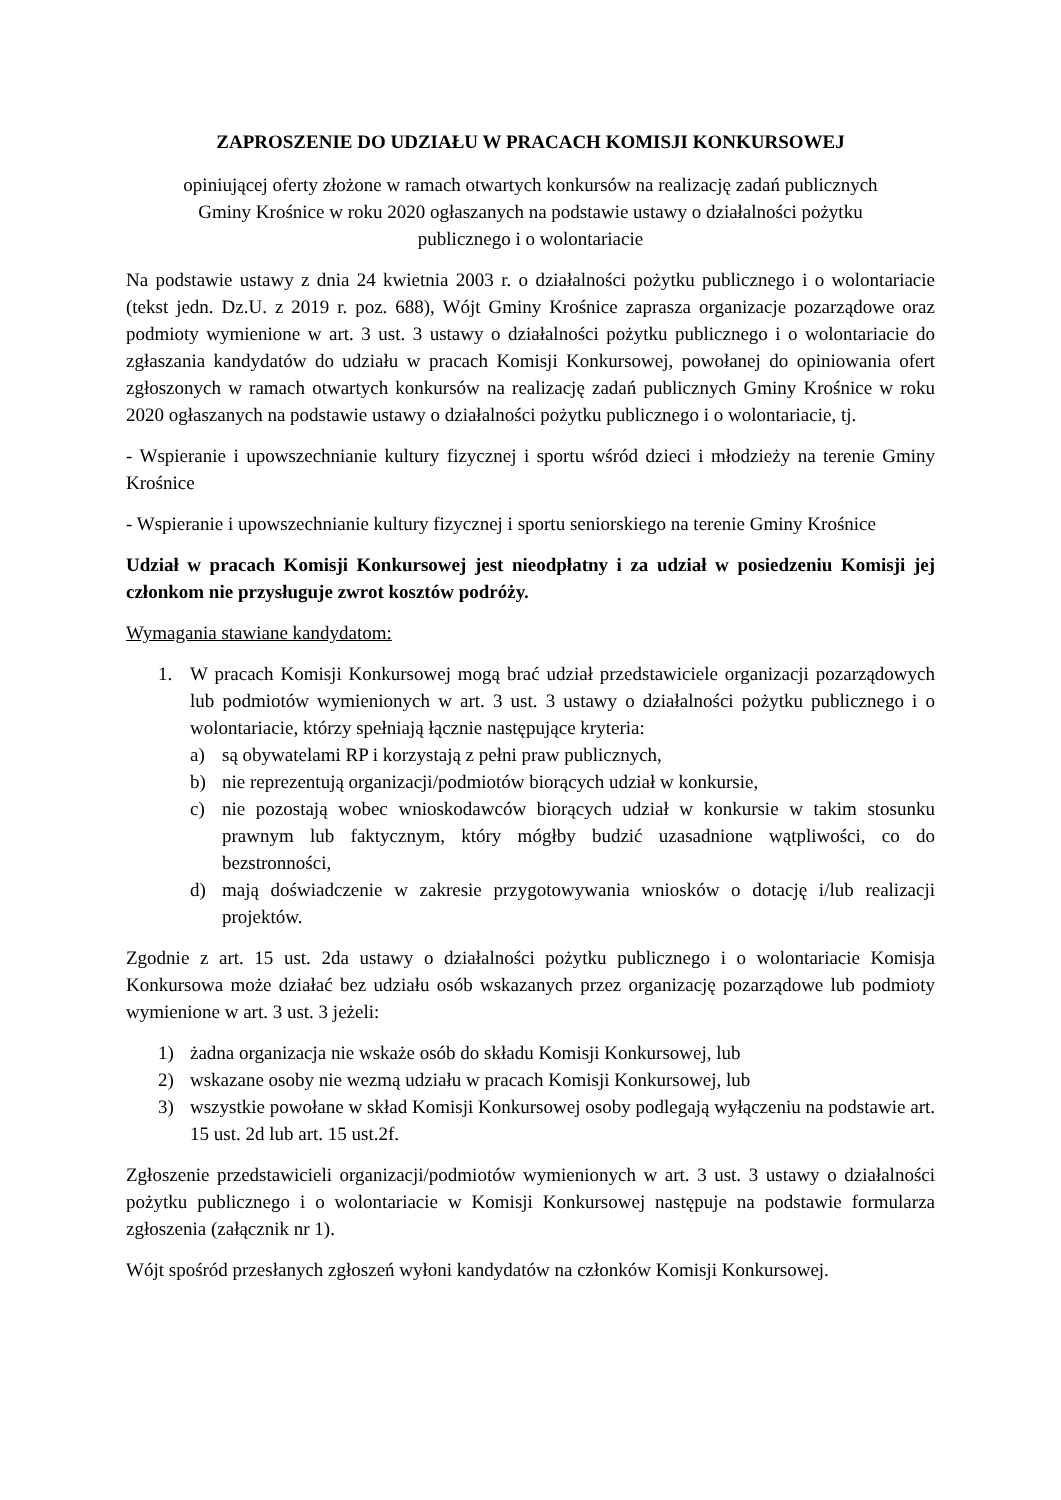ZAPROSZENIE DO UDZIAŁU W PRACACH KOMISJI KONKURSOWEJ
opiniującej oferty złożone w ramach otwartych konkursów na realizację zadań publicznych
Gminy Krośnice w roku 2020 ogłaszanych na podstawie ustawy o działalności pożytku
publicznego i o wolontariacie
Na podstawie ustawy z dnia 24 kwietnia 2003 r. o działalności pożytku publicznego i o wolontariacie (tekst jedn. Dz.U. z 2019 r. poz. 688), Wójt Gminy Krośnice zaprasza organizacje pozarządowe oraz podmioty wymienione w art. 3 ust. 3 ustawy o działalności pożytku publicznego i o wolontariacie do zgłaszania kandydatów do udziału w pracach Komisji Konkursowej, powołanej do opiniowania ofert zgłoszonych w ramach otwartych konkursów na realizację zadań publicznych Gminy Krośnice w roku 2020 ogłaszanych na podstawie ustawy o działalności pożytku publicznego i o wolontariacie, tj.
- Wspieranie i upowszechnianie kultury fizycznej i sportu wśród dzieci i młodzieży na terenie Gminy Krośnice
- Wspieranie i upowszechnianie kultury fizycznej i sportu seniorskiego na terenie Gminy Krośnice
Udział w pracach Komisji Konkursowej jest nieodpłatny i za udział w posiedzeniu Komisji jej członkom nie przysługuje zwrot kosztów podróży.
Wymagania stawiane kandydatom:
1. W pracach Komisji Konkursowej mogą brać udział przedstawiciele organizacji pozarządowych lub podmiotów wymienionych w art. 3 ust. 3 ustawy o działalności pożytku publicznego i o wolontariacie, którzy spełniają łącznie następujące kryteria:
a) są obywatelami RP i korzystają z pełni praw publicznych,
b) nie reprezentują organizacji/podmiotów biorących udział w konkursie,
c) nie pozostają wobec wnioskodawców biorących udział w konkursie w takim stosunku prawnym lub faktycznym, który mógłby budzić uzasadnione wątpliwości, co do bezstronności,
d) mają doświadczenie w zakresie przygotowywania wniosków o dotację i/lub realizacji projektów.
Zgodnie z art. 15 ust. 2da ustawy o działalności pożytku publicznego i o wolontariacie Komisja Konkursowa może działać bez udziału osób wskazanych przez organizację pozarządowe lub podmioty wymienione w art. 3 ust. 3 jeżeli:
1) żadna organizacja nie wskaże osób do składu Komisji Konkursowej, lub
2) wskazane osoby nie wezmą udziału w pracach Komisji Konkursowej, lub
3) wszystkie powołane w skład Komisji Konkursowej osoby podlegają wyłączeniu na podstawie art. 15 ust. 2d lub art. 15 ust.2f.
Zgłoszenie przedstawicieli organizacji/podmiotów wymienionych w art. 3 ust. 3 ustawy o działalności pożytku publicznego i o wolontariacie w Komisji Konkursowej następuje na podstawie formularza zgłoszenia (załącznik nr 1).
Wójt spośród przesłanych zgłoszeń wyłoni kandydatów na członków Komisji Konkursowej.